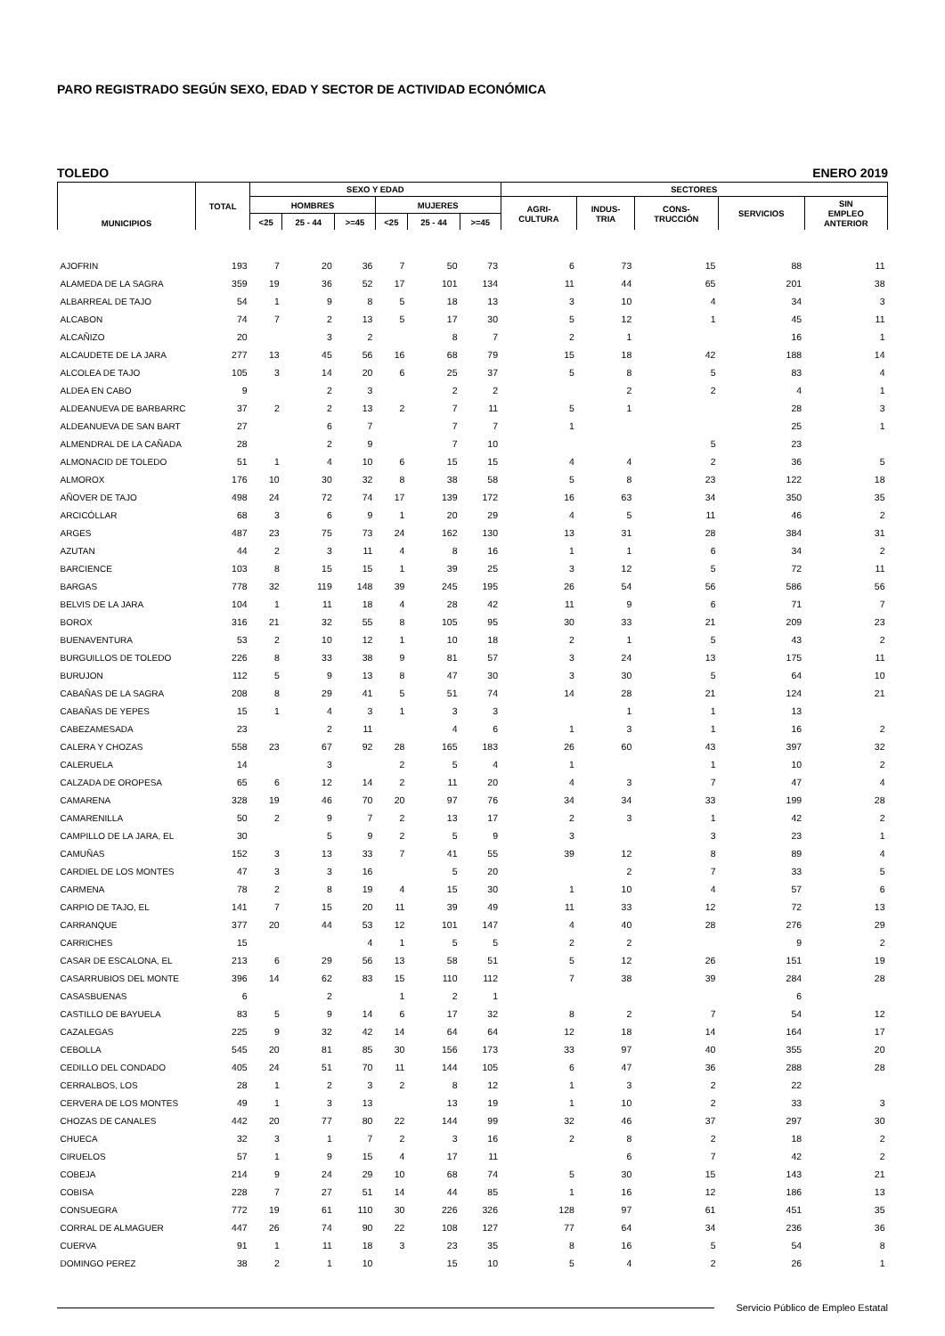PARO REGISTRADO SEGÚN SEXO, EDAD Y SECTOR DE ACTIVIDAD ECONÓMICA
TOLEDO ENERO 2019
| MUNICIPIOS | TOTAL | SEXO Y EDAD | | | | | | SECTORES | | | | |
| --- | --- | --- | --- | --- | --- | --- | --- | --- | --- | --- | --- | --- |
| | | HOMBRES | | | MUJERES | | | AGRI- CULTURA | INDUS- TRIA | CONS- TRUCCIÓN | SERVICIOS | SIN EMPLEO ANTERIOR |
| | | <25 | 25 - 44 | >=45 | <25 | 25 - 44 | >=45 | | | | | |
| AJOFRIN | 193 | 7 | 20 | 36 | 7 | 50 | 73 | 6 | 73 | 15 | 88 | 11 |
| ALAMEDA DE LA SAGRA | 359 | 19 | 36 | 52 | 17 | 101 | 134 | 11 | 44 | 65 | 201 | 38 |
| ALBARREAL DE TAJO | 54 | 1 | 9 | 8 | 5 | 18 | 13 | 3 | 10 | 4 | 34 | 3 |
| ALCABON | 74 | 7 | 2 | 13 | 5 | 17 | 30 | 5 | 12 | 1 | 45 | 11 |
| ALCAÑIZO | 20 | | 3 | 2 | | 8 | 7 | 2 | 1 | | 16 | 1 |
| ALCAUDETE DE LA JARA | 277 | 13 | 45 | 56 | 16 | 68 | 79 | 15 | 18 | 42 | 188 | 14 |
| ALCOLEA DE TAJO | 105 | 3 | 14 | 20 | 6 | 25 | 37 | 5 | 8 | 5 | 83 | 4 |
| ALDEA EN CABO | 9 | | 2 | 3 | | 2 | 2 | | 2 | 2 | 4 | 1 |
| ALDEANUEVA DE BARBARRC | 37 | 2 | 2 | 13 | 2 | 7 | 11 | 5 | 1 | | 28 | 3 |
| ALDEANUEVA DE SAN BART | 27 | | 6 | 7 | | 7 | 7 | 1 | | | 25 | 1 |
| ALMENDRAL DE LA CAÑADA | 28 | | 2 | 9 | | 7 | 10 | | | 5 | 23 | |
| ALMONACID DE TOLEDO | 51 | 1 | 4 | 10 | 6 | 15 | 15 | 4 | 4 | 2 | 36 | 5 |
| ALMOROX | 176 | 10 | 30 | 32 | 8 | 38 | 58 | 5 | 8 | 23 | 122 | 18 |
| AÑOVER DE TAJO | 498 | 24 | 72 | 74 | 17 | 139 | 172 | 16 | 63 | 34 | 350 | 35 |
| ARCICÓLLAR | 68 | 3 | 6 | 9 | 1 | 20 | 29 | 4 | 5 | 11 | 46 | 2 |
| ARGES | 487 | 23 | 75 | 73 | 24 | 162 | 130 | 13 | 31 | 28 | 384 | 31 |
| AZUTAN | 44 | 2 | 3 | 11 | 4 | 8 | 16 | 1 | 1 | 6 | 34 | 2 |
| BARCIENCE | 103 | 8 | 15 | 15 | 1 | 39 | 25 | 3 | 12 | 5 | 72 | 11 |
| BARGAS | 778 | 32 | 119 | 148 | 39 | 245 | 195 | 26 | 54 | 56 | 586 | 56 |
| BELVIS DE LA JARA | 104 | 1 | 11 | 18 | 4 | 28 | 42 | 11 | 9 | 6 | 71 | 7 |
| BOROX | 316 | 21 | 32 | 55 | 8 | 105 | 95 | 30 | 33 | 21 | 209 | 23 |
| BUENAVENTURA | 53 | 2 | 10 | 12 | 1 | 10 | 18 | 2 | 1 | 5 | 43 | 2 |
| BURGUILLOS DE TOLEDO | 226 | 8 | 33 | 38 | 9 | 81 | 57 | 3 | 24 | 13 | 175 | 11 |
| BURUJON | 112 | 5 | 9 | 13 | 8 | 47 | 30 | 3 | 30 | 5 | 64 | 10 |
| CABAÑAS DE LA SAGRA | 208 | 8 | 29 | 41 | 5 | 51 | 74 | 14 | 28 | 21 | 124 | 21 |
| CABAÑAS DE YEPES | 15 | 1 | 4 | 3 | 1 | 3 | 3 | | 1 | 1 | 13 | |
| CABEZAMESADA | 23 | | 2 | 11 | | 4 | 6 | 1 | 3 | 1 | 16 | 2 |
| CALERA Y CHOZAS | 558 | 23 | 67 | 92 | 28 | 165 | 183 | 26 | 60 | 43 | 397 | 32 |
| CALERUELA | 14 | | 3 | | 2 | 5 | 4 | 1 | | 1 | 10 | 2 |
| CALZADA DE OROPESA | 65 | 6 | 12 | 14 | 2 | 11 | 20 | 4 | 3 | 7 | 47 | 4 |
| CAMARENA | 328 | 19 | 46 | 70 | 20 | 97 | 76 | 34 | 34 | 33 | 199 | 28 |
| CAMARENILLA | 50 | 2 | 9 | 7 | 2 | 13 | 17 | 2 | 3 | 1 | 42 | 2 |
| CAMPILLO DE LA JARA, EL | 30 | | 5 | 9 | 2 | 5 | 9 | 3 | | 3 | 23 | 1 |
| CAMUÑAS | 152 | 3 | 13 | 33 | 7 | 41 | 55 | 39 | 12 | 8 | 89 | 4 |
| CARDIEL DE LOS MONTES | 47 | 3 | 3 | 16 | | 5 | 20 | | 2 | 7 | 33 | 5 |
| CARMENA | 78 | 2 | 8 | 19 | 4 | 15 | 30 | 1 | 10 | 4 | 57 | 6 |
| CARPIO DE TAJO, EL | 141 | 7 | 15 | 20 | 11 | 39 | 49 | 11 | 33 | 12 | 72 | 13 |
| CARRANQUE | 377 | 20 | 44 | 53 | 12 | 101 | 147 | 4 | 40 | 28 | 276 | 29 |
| CARRICHES | 15 | | | 4 | 1 | 5 | 5 | 2 | 2 | | 9 | 2 |
| CASAR DE ESCALONA, EL | 213 | 6 | 29 | 56 | 13 | 58 | 51 | 5 | 12 | 26 | 151 | 19 |
| CASARRUBIOS DEL MONTE | 396 | 14 | 62 | 83 | 15 | 110 | 112 | 7 | 38 | 39 | 284 | 28 |
| CASASBUENAS | 6 | | 2 | | 1 | 2 | 1 | | | | 6 | |
| CASTILLO DE BAYUELA | 83 | 5 | 9 | 14 | 6 | 17 | 32 | 8 | 2 | 7 | 54 | 12 |
| CAZALEGAS | 225 | 9 | 32 | 42 | 14 | 64 | 64 | 12 | 18 | 14 | 164 | 17 |
| CEBOLLA | 545 | 20 | 81 | 85 | 30 | 156 | 173 | 33 | 97 | 40 | 355 | 20 |
| CEDILLO DEL CONDADO | 405 | 24 | 51 | 70 | 11 | 144 | 105 | 6 | 47 | 36 | 288 | 28 |
| CERRALBOS, LOS | 28 | 1 | 2 | 3 | 2 | 8 | 12 | 1 | 3 | 2 | 22 | |
| CERVERA DE LOS MONTES | 49 | 1 | 3 | 13 | | 13 | 19 | 1 | 10 | 2 | 33 | 3 |
| CHOZAS DE CANALES | 442 | 20 | 77 | 80 | 22 | 144 | 99 | 32 | 46 | 37 | 297 | 30 |
| CHUECA | 32 | 3 | 1 | 7 | 2 | 3 | 16 | 2 | 8 | 2 | 18 | 2 |
| CIRUELOS | 57 | 1 | 9 | 15 | 4 | 17 | 11 | | 6 | 7 | 42 | 2 |
| COBEJA | 214 | 9 | 24 | 29 | 10 | 68 | 74 | 5 | 30 | 15 | 143 | 21 |
| COBISA | 228 | 7 | 27 | 51 | 14 | 44 | 85 | 1 | 16 | 12 | 186 | 13 |
| CONSUEGRA | 772 | 19 | 61 | 110 | 30 | 226 | 326 | 128 | 97 | 61 | 451 | 35 |
| CORRAL DE ALMAGUER | 447 | 26 | 74 | 90 | 22 | 108 | 127 | 77 | 64 | 34 | 236 | 36 |
| CUERVA | 91 | 1 | 11 | 18 | 3 | 23 | 35 | 8 | 16 | 5 | 54 | 8 |
| DOMINGO PEREZ | 38 | 2 | 1 | 10 | | 15 | 10 | 5 | 4 | 2 | 26 | 1 |
Servicio Público de Empleo Estatal